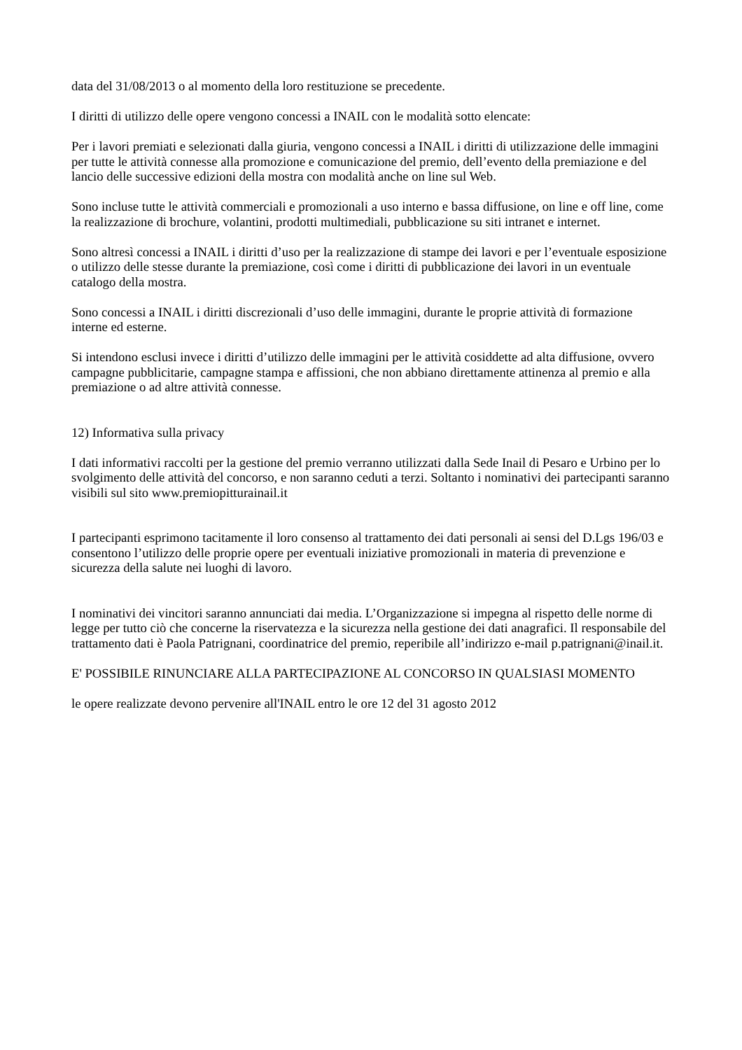data del 31/08/2013 o al momento della loro restituzione se precedente.
I diritti di utilizzo delle opere vengono concessi a INAIL con le modalità sotto elencate:
Per i lavori premiati e selezionati dalla giuria, vengono concessi a INAIL i diritti di utilizzazione delle immagini per tutte le attività connesse alla promozione e comunicazione del premio, dell’evento della premiazione e del lancio delle successive edizioni della mostra con modalità anche on line sul Web.
Sono incluse tutte le attività commerciali e promozionali a uso interno e bassa diffusione, on line e off line, come la realizzazione di brochure, volantini, prodotti multimediali, pubblicazione su siti intranet e internet.
Sono altresì concessi a INAIL i diritti d’uso per la realizzazione di stampe dei lavori e per l’eventuale esposizione o utilizzo delle stesse durante la premiazione, così come i diritti di pubblicazione dei lavori in un eventuale catalogo della mostra.
Sono concessi a INAIL i diritti discrezionali d’uso delle immagini, durante le proprie attività di formazione interne ed esterne.
Si intendono esclusi invece i diritti d’utilizzo delle immagini per le attività cosiddette ad alta diffusione, ovvero campagne pubblicitarie, campagne stampa e affissioni, che non abbiano direttamente attinenza al premio e alla premiazione o ad altre attività connesse.
12) Informativa sulla privacy
I dati informativi raccolti per la gestione del premio verranno utilizzati dalla Sede Inail di Pesaro e Urbino per lo svolgimento delle attività del concorso, e non saranno ceduti a terzi. Soltanto i nominativi dei partecipanti saranno visibili sul sito www.premiopitturainail.it
I partecipanti esprimono tacitamente il loro consenso al trattamento dei dati personali ai sensi del D.Lgs 196/03 e consentono l’utilizzo delle proprie opere per eventuali iniziative promozionali in materia di prevenzione e sicurezza della salute nei luoghi di lavoro.
I nominativi dei vincitori saranno annunciati dai media. L’Organizzazione si impegna al rispetto delle norme di legge per tutto ciò che concerne la riservatezza e la sicurezza nella gestione dei dati anagrafici. Il responsabile del trattamento dati è Paola Patrignani, coordinatrice del premio, reperibile all’indirizzo e-mail p.patrignani@inail.it.
E' POSSIBILE RINUNCIARE ALLA PARTECIPAZIONE AL CONCORSO IN QUALSIASI MOMENTO
le opere realizzate devono pervenire all'INAIL entro le ore 12 del 31 agosto 2012